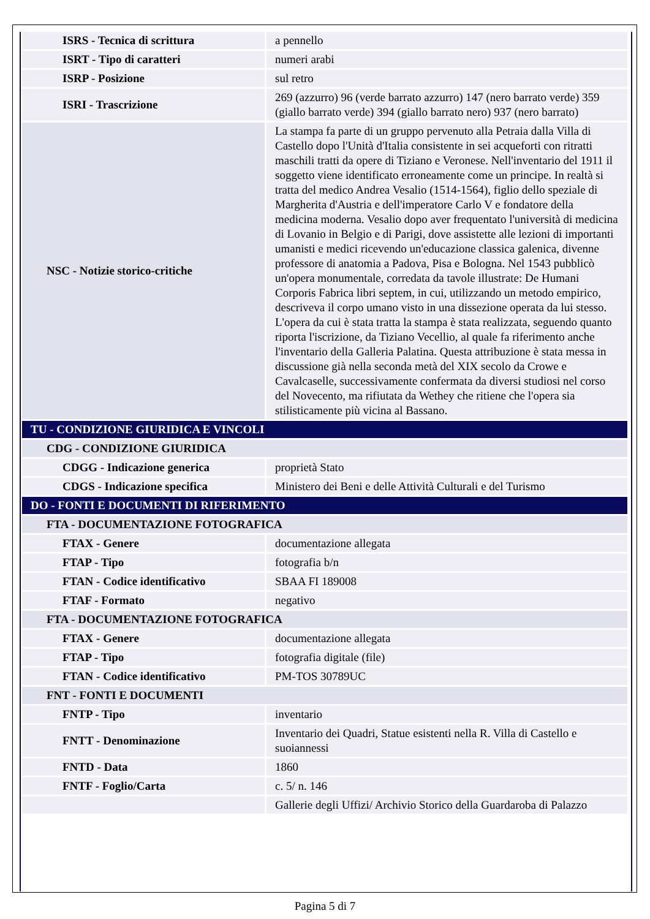| ISRS - Tecnica di scrittura | a pennello |
| ISRT - Tipo di caratteri | numeri arabi |
| ISRP - Posizione | sul retro |
| ISRI - Trascrizione | 269 (azzurro) 96 (verde barrato azzurro) 147 (nero barrato verde) 359 (giallo barrato verde) 394 (giallo barrato nero) 937 (nero barrato) |
| NSC - Notizie storico-critiche | La stampa fa parte di un gruppo pervenuto alla Petraia dalla Villa di Castello dopo l'Unità d'Italia consistente in sei acqueforti con ritratti maschili tratti da opere di Tiziano e Veronese. Nell'inventario del 1911 il soggetto viene identificato erroneamente come un principe. In realtà si tratta del medico Andrea Vesalio (1514-1564), figlio dello speziale di Margherita d'Austria e dell'imperatore Carlo V e fondatore della medicina moderna. Vesalio dopo aver frequentato l'università di medicina di Lovanio in Belgio e di Parigi, dove assistette alle lezioni di importanti umanisti e medici ricevendo un'educazione classica galenica, divenne professore di anatomia a Padova, Pisa e Bologna. Nel 1543 pubblicò un'opera monumentale, corredata da tavole illustrate: De Humani Corporis Fabrica libri septem, in cui, utilizzando un metodo empirico, descriveva il corpo umano visto in una dissezione operata da lui stesso. L'opera da cui è stata tratta la stampa è stata realizzata, seguendo quanto riporta l'iscrizione, da Tiziano Vecellio, al quale fa riferimento anche l'inventario della Galleria Palatina. Questa attribuzione è stata messa in discussione già nella seconda metà del XIX secolo da Crowe e Cavalcaselle, successivamente confermata da diversi studiosi nel corso del Novecento, ma rifiutata da Wethey che ritiene che l'opera sia stilisticamente più vicina al Bassano. |
| TU - CONDIZIONE GIURIDICA E VINCOLI | |
| CDG - CONDIZIONE GIURIDICA | |
| CDGG - Indicazione generica | proprietà Stato |
| CDGS - Indicazione specifica | Ministero dei Beni e delle Attività Culturali e del Turismo |
| DO - FONTI E DOCUMENTI DI RIFERIMENTO | |
| FTA - DOCUMENTAZIONE FOTOGRAFICA | |
| FTAX - Genere | documentazione allegata |
| FTAP - Tipo | fotografia b/n |
| FTAN - Codice identificativo | SBAA FI 189008 |
| FTAF - Formato | negativo |
| FTA - DOCUMENTAZIONE FOTOGRAFICA | |
| FTAX - Genere | documentazione allegata |
| FTAP - Tipo | fotografia digitale (file) |
| FTAN - Codice identificativo | PM-TOS 30789UC |
| FNT - FONTI E DOCUMENTI | |
| FNTP - Tipo | inventario |
| FNTT - Denominazione | Inventario dei Quadri, Statue esistenti nella R. Villa di Castello e suoiannessi |
| FNTD - Data | 1860 |
| FNTF - Foglio/Carta | c. 5/ n. 146 |
| | Gallerie degli Uffizi/ Archivio Storico della Guardaroba di Palazzo |
Pagina 5 di 7